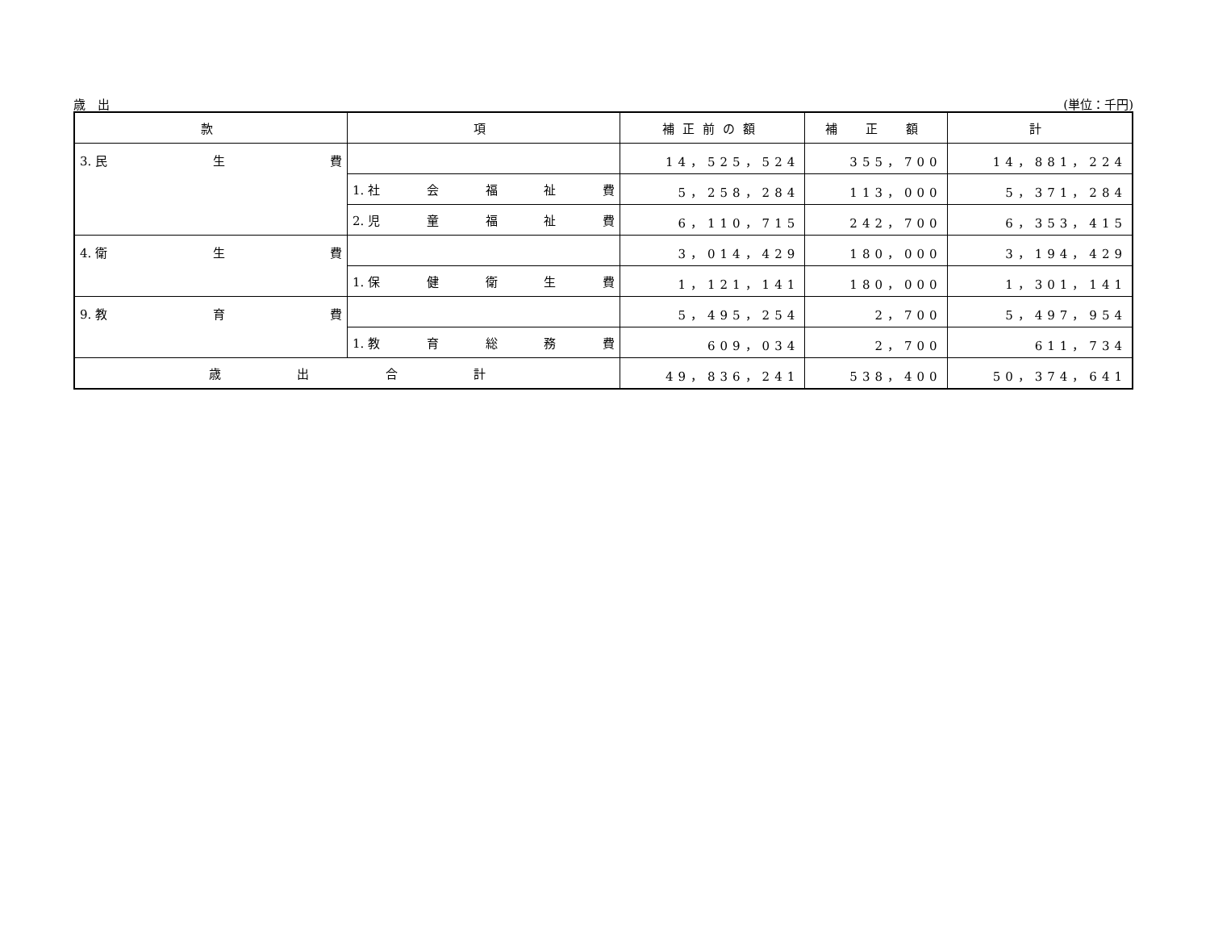歳　出 (単位：千円)
| 款 | 項 | 補正前の額 | 補 正 額 | 計 |
| --- | --- | --- | --- | --- |
| 3. 民 生 費 | | 14，525，524 | 355，700 | 14，881，224 |
| | 1. 社 会 福 祉 費 | 5，258，284 | 113，000 | 5，371，284 |
| | 2. 児 童 福 祉 費 | 6，110，715 | 242，700 | 6，353，415 |
| 4. 衛 生 費 | | 3，014，429 | 180，000 | 3，194，429 |
| | 1. 保 健 衛 生 費 | 1，121，141 | 180，000 | 1，301，141 |
| 9. 教 育 費 | | 5，495，254 | 2，700 | 5，497，954 |
| | 1. 教 育 総 務 費 | 609，034 | 2，700 | 611，734 |
| 歳 出 合 計 | | 49，836，241 | 538，400 | 50，374，641 |